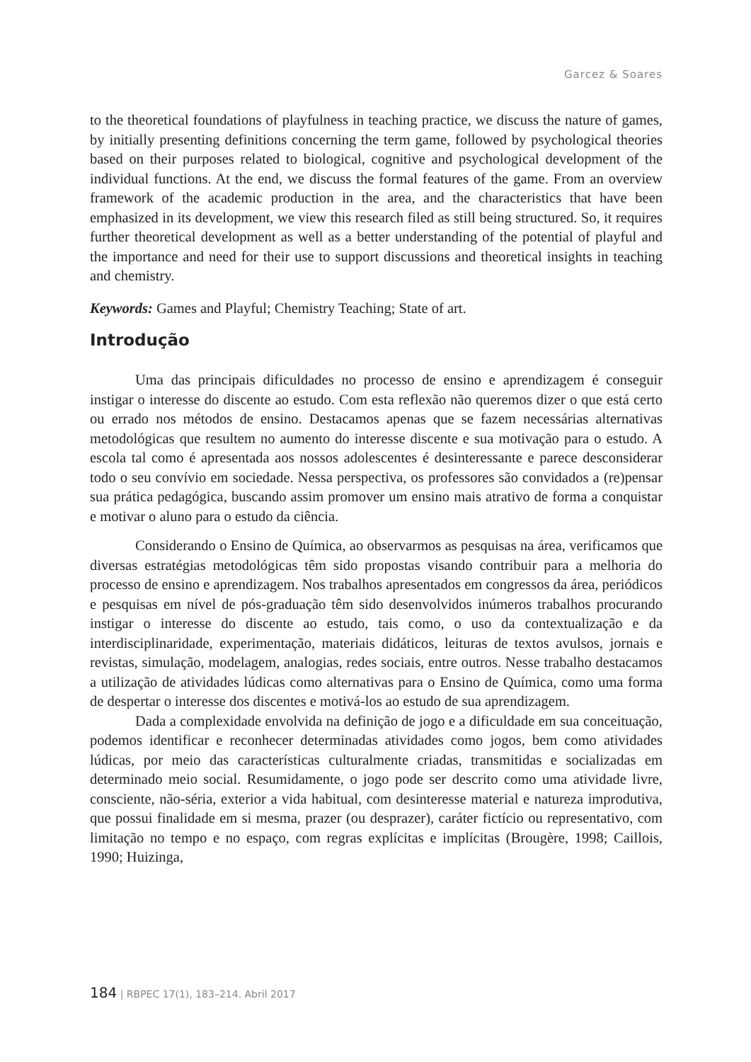Garcez & Soares
to the theoretical foundations of playfulness in teaching practice, we discuss the nature of games, by initially presenting definitions concerning the term game, followed by psychological theories based on their purposes related to biological, cognitive and psychological development of the individual functions. At the end, we discuss the formal features of the game. From an overview framework of the academic production in the area, and the characteristics that have been emphasized in its development, we view this research filed as still being structured. So, it requires further theoretical development as well as a better understanding of the potential of playful and the importance and need for their use to support discussions and theoretical insights in teaching and chemistry.
Keywords: Games and Playful; Chemistry Teaching; State of art.
Introdução
Uma das principais dificuldades no processo de ensino e aprendizagem é conseguir instigar o interesse do discente ao estudo. Com esta reflexão não queremos dizer o que está certo ou errado nos métodos de ensino. Destacamos apenas que se fazem necessárias alternativas metodológicas que resultem no aumento do interesse discente e sua motivação para o estudo. A escola tal como é apresentada aos nossos adolescentes é desinteressante e parece desconsiderar todo o seu convívio em sociedade. Nessa perspectiva, os professores são convidados a (re)pensar sua prática pedagógica, buscando assim promover um ensino mais atrativo de forma a conquistar e motivar o aluno para o estudo da ciência.
Considerando o Ensino de Química, ao observarmos as pesquisas na área, verificamos que diversas estratégias metodológicas têm sido propostas visando contribuir para a melhoria do processo de ensino e aprendizagem. Nos trabalhos apresentados em congressos da área, periódicos e pesquisas em nível de pós-graduação têm sido desenvolvidos inúmeros trabalhos procurando instigar o interesse do discente ao estudo, tais como, o uso da contextualização e da interdisciplinaridade, experimentação, materiais didáticos, leituras de textos avulsos, jornais e revistas, simulação, modelagem, analogias, redes sociais, entre outros. Nesse trabalho destacamos a utilização de atividades lúdicas como alternativas para o Ensino de Química, como uma forma de despertar o interesse dos discentes e motivá-los ao estudo de sua aprendizagem.
Dada a complexidade envolvida na definição de jogo e a dificuldade em sua conceituação, podemos identificar e reconhecer determinadas atividades como jogos, bem como atividades lúdicas, por meio das características culturalmente criadas, transmitidas e socializadas em determinado meio social. Resumidamente, o jogo pode ser descrito como uma atividade livre, consciente, não-séria, exterior a vida habitual, com desinteresse material e natureza improdutiva, que possui finalidade em si mesma, prazer (ou desprazer), caráter fictício ou representativo, com limitação no tempo e no espaço, com regras explícitas e implícitas (Brougère, 1998; Caillois, 1990; Huizinga,
184 | RBPEC 17(1), 183–214. Abril 2017